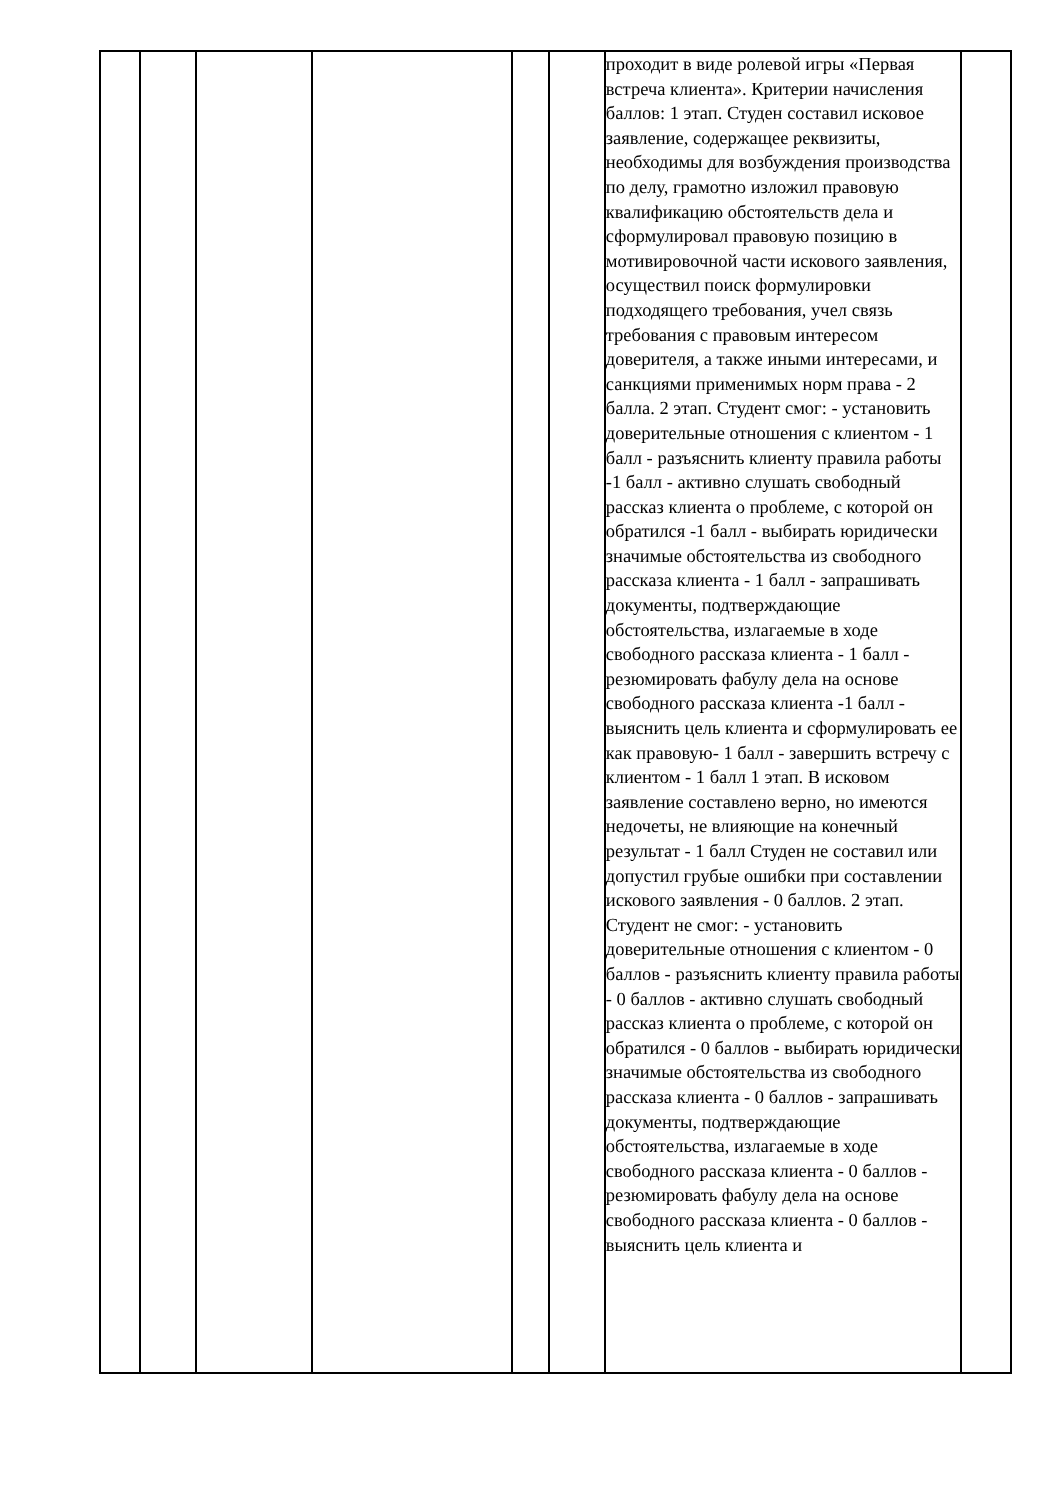| | | | | | | проходит в виде ролевой игры «Первая встреча клиента». Критерии начисления баллов: 1 этап. Студен составил исковое заявление, содержащее реквизиты, необходимы для возбуждения производства по делу, грамотно изложил правовую квалификацию обстоятельств дела и сформулировал правовую позицию в мотивировочной части искового заявления, осуществил поиск формулировки подходящего требования, учел связь требования с правовым интересом доверителя, а также иными интересами, и санкциями применимых норм права - 2 балла. 2 этап. Студент смог: - установить доверительные отношения с клиентом - 1 балл - разъяснить клиенту правила работы -1 балл - активно слушать свободный рассказ клиента о проблеме, с которой он обратился -1 балл - выбирать юридически значимые обстоятельства из свободного рассказа клиента - 1 балл - запрашивать документы, подтверждающие обстоятельства, излагаемые в ходе свободного рассказа клиента - 1 балл - резюмировать фабулу дела на основе свободного рассказа клиента -1 балл - выяснить цель клиента и сформулировать ее как правовую- 1 балл - завершить встречу с клиентом - 1 балл 1 этап. В исковом заявление составлено верно, но имеются недочеты, не влияющие на конечный результат - 1 балл Студен не составил или допустил грубые ошибки при составлении искового заявления - 0 баллов. 2 этап. Студент не смог: - установить доверительные отношения с клиентом - 0 баллов - разъяснить клиенту правила работы - 0 баллов - активно слушать свободный рассказ клиента о проблеме, с которой он обратился - 0 баллов - выбирать юридически значимые обстоятельства из свободного рассказа клиента - 0 баллов - запрашивать документы, подтверждающие обстоятельства, излагаемые в ходе свободного рассказа клиента - 0 баллов - резюмировать фабулу дела на основе свободного рассказа клиента - 0 баллов - выяснить цель клиента и | |